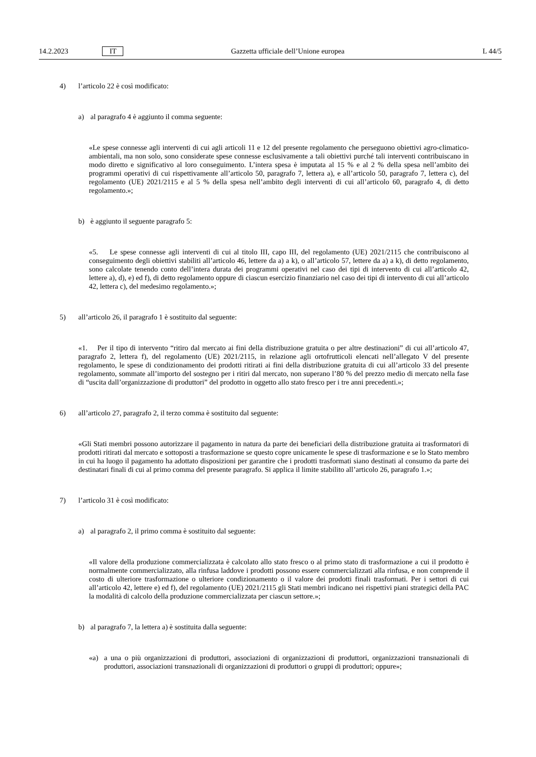14.2.2023 IT Gazzetta ufficiale dell’Unione europea L 44/5
4) l’articolo 22 è così modificato:
a) al paragrafo 4 è aggiunto il comma seguente:
«Le spese connesse agli interventi di cui agli articoli 11 e 12 del presente regolamento che perseguono obiettivi agro-climatico-ambientali, ma non solo, sono considerate spese connesse esclusivamente a tali obiettivi purché tali interventi contribuiscano in modo diretto e significativo al loro conseguimento. L’intera spesa è imputata al 15 % e al 2 % della spesa nell’ambito dei programmi operativi di cui rispettivamente all’articolo 50, paragrafo 7, lettera a), e all’articolo 50, paragrafo 7, lettera c), del regolamento (UE) 2021/2115 e al 5 % della spesa nell’ambito degli interventi di cui all’articolo 60, paragrafo 4, di detto regolamento.»;
b) è aggiunto il seguente paragrafo 5:
«5. Le spese connesse agli interventi di cui al titolo III, capo III, del regolamento (UE) 2021/2115 che contribuiscono al conseguimento degli obiettivi stabiliti all’articolo 46, lettere da a) a k), o all’articolo 57, lettere da a) a k), di detto regolamento, sono calcolate tenendo conto dell’intera durata dei programmi operativi nel caso dei tipi di intervento di cui all’articolo 42, lettere a), d), e) ed f), di detto regolamento oppure di ciascun esercizio finanziario nel caso dei tipi di intervento di cui all’articolo 42, lettera c), del medesimo regolamento.»;
5) all’articolo 26, il paragrafo 1 è sostituito dal seguente:
«1. Per il tipo di intervento “ritiro dal mercato ai fini della distribuzione gratuita o per altre destinazioni” di cui all’articolo 47, paragrafo 2, lettera f), del regolamento (UE) 2021/2115, in relazione agli ortofrutticoli elencati nell’allegato V del presente regolamento, le spese di condizionamento dei prodotti ritirati ai fini della distribuzione gratuita di cui all’articolo 33 del presente regolamento, sommate all’importo del sostegno per i ritiri dal mercato, non superano l’80 % del prezzo medio di mercato nella fase di “uscita dall’organizzazione di produttori” del prodotto in oggetto allo stato fresco per i tre anni precedenti.»;
6) all’articolo 27, paragrafo 2, il terzo comma è sostituito dal seguente:
«Gli Stati membri possono autorizzare il pagamento in natura da parte dei beneficiari della distribuzione gratuita ai trasformatori di prodotti ritirati dal mercato e sottoposti a trasformazione se questo copre unicamente le spese di trasformazione e se lo Stato membro in cui ha luogo il pagamento ha adottato disposizioni per garantire che i prodotti trasformati siano destinati al consumo da parte dei destinatari finali di cui al primo comma del presente paragrafo. Si applica il limite stabilito all’articolo 26, paragrafo 1.»;
7) l’articolo 31 è così modificato:
a) al paragrafo 2, il primo comma è sostituito dal seguente:
«Il valore della produzione commercializzata è calcolato allo stato fresco o al primo stato di trasformazione a cui il prodotto è normalmente commercializzato, alla rinfusa laddove i prodotti possono essere commercializzati alla rinfusa, e non comprende il costo di ulteriore trasformazione o ulteriore condizionamento o il valore dei prodotti finali trasformati. Per i settori di cui all’articolo 42, lettere e) ed f), del regolamento (UE) 2021/2115 gli Stati membri indicano nei rispettivi piani strategici della PAC la modalità di calcolo della produzione commercializzata per ciascun settore.»;
b) al paragrafo 7, la lettera a) è sostituita dalla seguente:
«a) a una o più organizzazioni di produttori, associazioni di organizzazioni di produttori, organizzazioni transnazionali di produttori, associazioni transnazionali di organizzazioni di produttori o gruppi di produttori; oppure»;